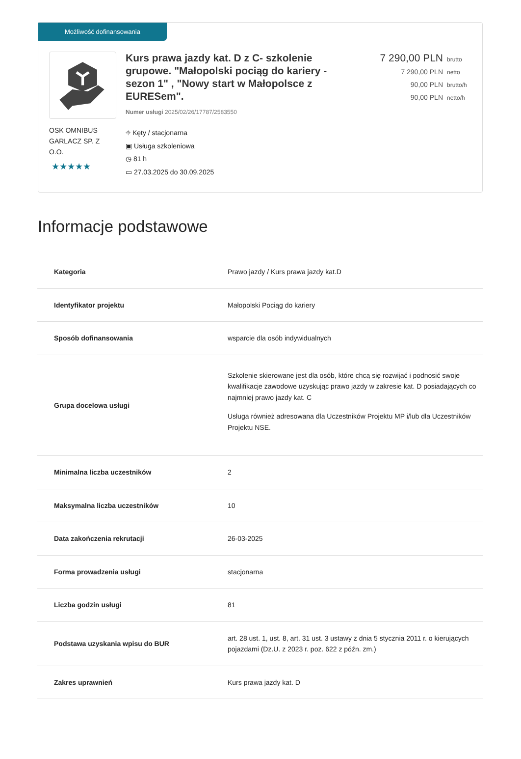Możliwość dofinansowania
OSK OMNIBUS GARLACZ SP. Z O.O.
★★★★★
Kurs prawa jazdy kat. D z C- szkolenie grupowe. "Małopolski pociąg do kariery - sezon 1" , "Nowy start w Małopolsce z EURESem".
Numer usługi 2025/02/26/17787/2583550
⌖ Kęty / stacjonarna
▣ Usługa szkoleniowa
◷ 81 h
▭ 27.03.2025 do 30.09.2025
7 290,00 PLN brutto
7 290,00 PLN netto
90,00 PLN brutto/h
90,00 PLN netto/h
Informacje podstawowe
| Kategoria | Prawo jazdy / Kurs prawa jazdy kat.D |
| Identyfikator projektu | Małopolski Pociąg do kariery |
| Sposób dofinansowania | wsparcie dla osób indywidualnych |
| Grupa docelowa usługi | Szkolenie skierowane jest dla osób, które chcą się rozwijać i podnosić swoje kwalifikacje zawodowe uzyskując prawo jazdy w zakresie kat. D posiadających co najmniej prawo jazdy kat. C Usługa również adresowana dla Uczestników Projektu MP i/lub dla Uczestników Projektu NSE. |
| Minimalna liczba uczestników | 2 |
| Maksymalna liczba uczestników | 10 |
| Data zakończenia rekrutacji | 26-03-2025 |
| Forma prowadzenia usługi | stacjonarna |
| Liczba godzin usługi | 81 |
| Podstawa uzyskania wpisu do BUR | art. 28 ust. 1, ust. 8, art. 31 ust. 3 ustawy z dnia 5 stycznia 2011 r. o kierujących pojazdami (Dz.U. z 2023 r. poz. 622 z późn. zm.) |
| Zakres uprawnień | Kurs prawa jazdy kat. D |